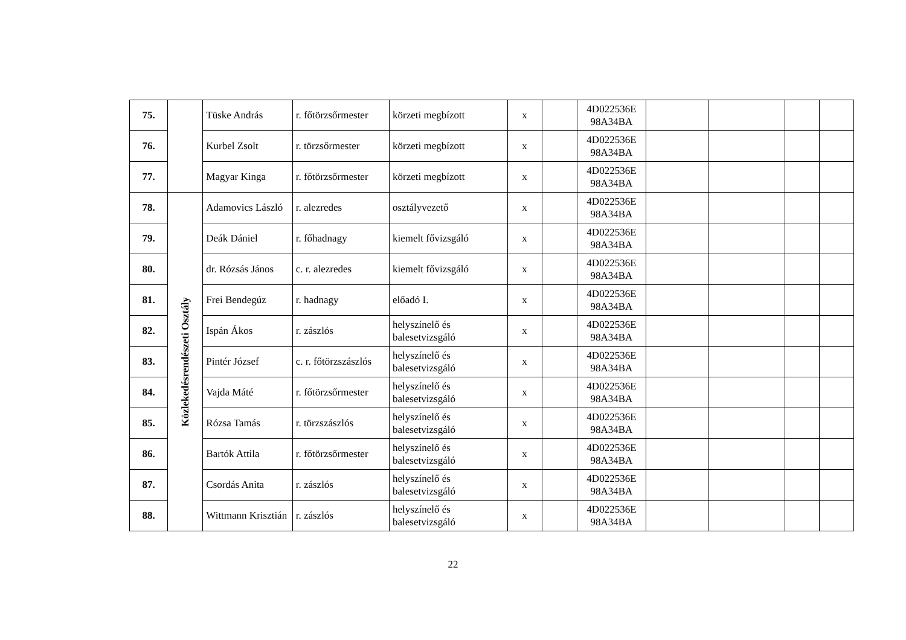| 75. | | Tüske András | r. főtörzsőrmester | körzeti megbízott | x | | 4D022536E 98A34BA | | | | |
| 76. | | Kurbel Zsolt | r. törzsőrmester | körzeti megbízott | x | | 4D022536E 98A34BA | | | | |
| 77. | | Magyar Kinga | r. főtörzsőrmester | körzeti megbízott | x | | 4D022536E 98A34BA | | | | |
| 78. | Közlekedésrendészeti Osztály | Adamovics László | r. alezredes | osztályvezető | x | | 4D022536E 98A34BA | | | | |
| 79. | | Deák Dániel | r. főhadnagy | kiemelt fővizsgáló | x | | 4D022536E 98A34BA | | | | |
| 80. | | dr. Rózsás János | c. r. alezredes | kiemelt fővizsgáló | x | | 4D022536E 98A34BA | | | | |
| 81. | | Frei Bendegúz | r. hadnagy | előadó I. | x | | 4D022536E 98A34BA | | | | |
| 82. | | Ispán Ákos | r. zászlós | helyszínelő és balesetvizsgáló | x | | 4D022536E 98A34BA | | | | |
| 83. | | Pintér József | c. r. főtörzszászlós | helyszínelő és balesetvizsgáló | x | | 4D022536E 98A34BA | | | | |
| 84. | | Vajda Máté | r. főtörzsőrmester | helyszínelő és balesetvizsgáló | x | | 4D022536E 98A34BA | | | | |
| 85. | | Rózsa Tamás | r. törzszászlós | helyszínelő és balesetvizsgáló | x | | 4D022536E 98A34BA | | | | |
| 86. | | Bartók Attila | r. főtörzsőrmester | helyszínelő és balesetvizsgáló | x | | 4D022536E 98A34BA | | | | |
| 87. | | Csordás Anita | r. zászlós | helyszínelő és balesetvizsgáló | x | | 4D022536E 98A34BA | | | | |
| 88. | | Wittmann Krisztián | r. zászlós | helyszínelő és balesetvizsgáló | x | | 4D022536E 98A34BA | | | | |
22